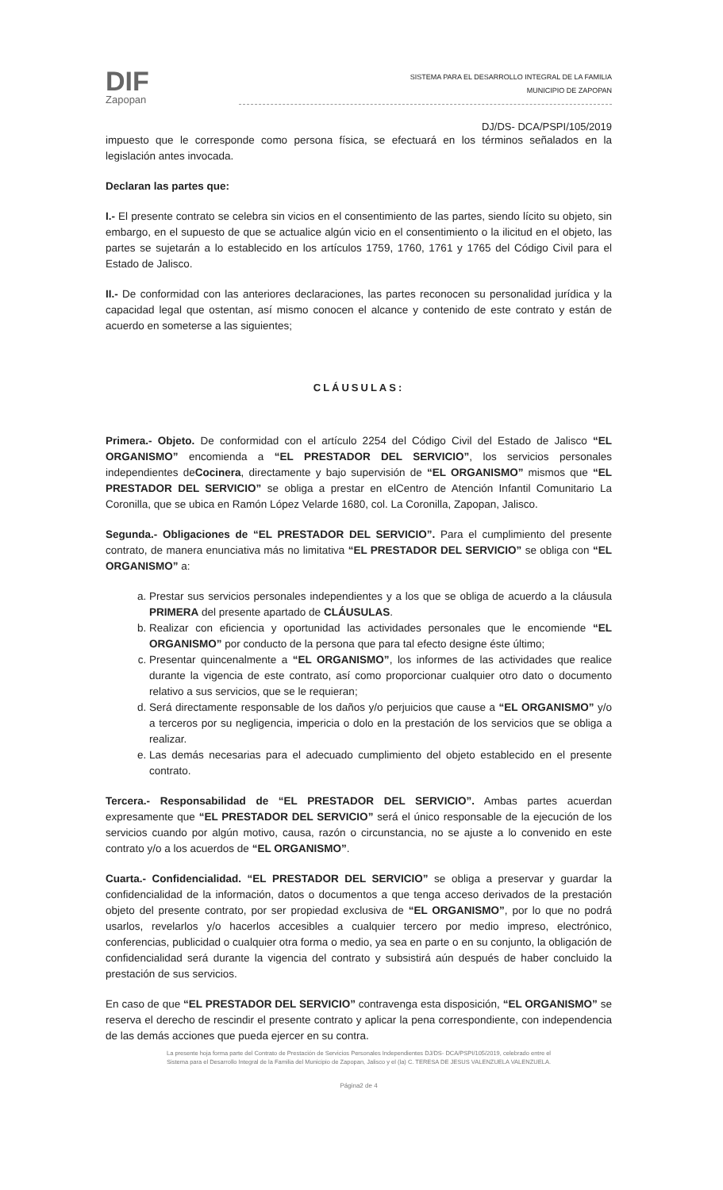DIF
Zapopan
SISTEMA PARA EL DESARROLLO INTEGRAL DE LA FAMILIA
MUNICIPIO DE ZAPOPAN
DJ/DS- DCA/PSPI/105/2019
impuesto que le corresponde como persona física, se efectuará en los términos señalados en la legislación antes invocada.
Declaran las partes que:
I.- El presente contrato se celebra sin vicios en el consentimiento de las partes, siendo lícito su objeto, sin embargo, en el supuesto de que se actualice algún vicio en el consentimiento o la ilicitud en el objeto, las partes se sujetarán a lo establecido en los artículos 1759, 1760, 1761 y 1765 del Código Civil para el Estado de Jalisco.
II.- De conformidad con las anteriores declaraciones, las partes reconocen su personalidad jurídica y la capacidad legal que ostentan, así mismo conocen el alcance y contenido de este contrato y están de acuerdo en someterse a las siguientes;
CLÁUSULAS:
Primera.- Objeto. De conformidad con el artículo 2254 del Código Civil del Estado de Jalisco “EL ORGANISMO” encomienda a “EL PRESTADOR DEL SERVICIO”, los servicios personales independientes deCocinera, directamente y bajo supervisión de “EL ORGANISMO” mismos que “EL PRESTADOR DEL SERVICIO” se obliga a prestar en elCentro de Atención Infantil Comunitario La Coronilla, que se ubica en Ramón López Velarde 1680, col. La Coronilla, Zapopan, Jalisco.
Segunda.- Obligaciones de “EL PRESTADOR DEL SERVICIO”. Para el cumplimiento del presente contrato, de manera enunciativa más no limitativa “EL PRESTADOR DEL SERVICIO” se obliga con “EL ORGANISMO” a:
a. Prestar sus servicios personales independientes y a los que se obliga de acuerdo a la cláusula PRIMERA del presente apartado de CLÁUSULAS.
b. Realizar con eficiencia y oportunidad las actividades personales que le encomiende “EL ORGANISMO” por conducto de la persona que para tal efecto designe éste último;
c. Presentar quincenalmente a “EL ORGANISMO”, los informes de las actividades que realice durante la vigencia de este contrato, así como proporcionar cualquier otro dato o documento relativo a sus servicios, que se le requieran;
d. Será directamente responsable de los daños y/o perjuicios que cause a “EL ORGANISMO” y/o a terceros por su negligencia, impericia o dolo en la prestación de los servicios que se obliga a realizar.
e. Las demás necesarias para el adecuado cumplimiento del objeto establecido en el presente contrato.
Tercera.- Responsabilidad de “EL PRESTADOR DEL SERVICIO”. Ambas partes acuerdan expresamente que “EL PRESTADOR DEL SERVICIO” será el único responsable de la ejecución de los servicios cuando por algún motivo, causa, razón o circunstancia, no se ajuste a lo convenido en este contrato y/o a los acuerdos de “EL ORGANISMO”.
Cuarta.- Confidencialidad. “EL PRESTADOR DEL SERVICIO” se obliga a preservar y guardar la confidencialidad de la información, datos o documentos a que tenga acceso derivados de la prestación objeto del presente contrato, por ser propiedad exclusiva de “EL ORGANISMO”, por lo que no podrá usarlos, revelarlos y/o hacerlos accesibles a cualquier tercero por medio impreso, electrónico, conferencias, publicidad o cualquier otra forma o medio, ya sea en parte o en su conjunto, la obligación de confidencialidad será durante la vigencia del contrato y subsistirá aún después de haber concluido la prestación de sus servicios.
En caso de que “EL PRESTADOR DEL SERVICIO” contravenga esta disposición, “EL ORGANISMO” se reserva el derecho de rescindir el presente contrato y aplicar la pena correspondiente, con independencia de las demás acciones que pueda ejercer en su contra.
La presente hoja forma parte del Contrato de Prestación de Servicios Personales Independientes DJ/DS- DCA/PSPI/105/2019, celebrado entre el
Sistema para el Desarrollo Integral de la Familia del Municipio de Zapopan, Jalisco y el (la) C. TERESA DE JESUS VALENZUELA VALENZUELA.
Página2 de 4